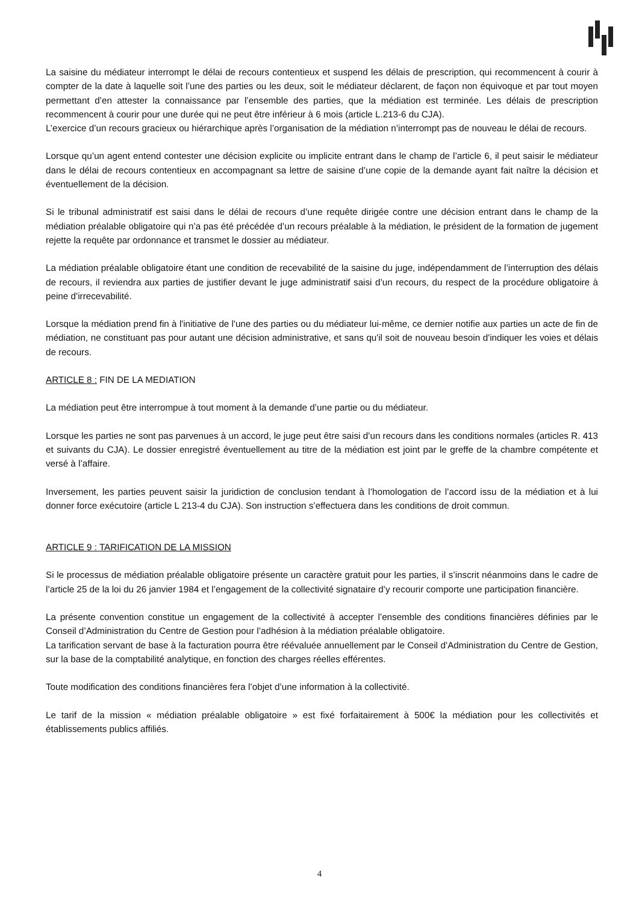La saisine du médiateur interrompt le délai de recours contentieux et suspend les délais de prescription, qui recommencent à courir à compter de la date à laquelle soit l’une des parties ou les deux, soit le médiateur déclarent, de façon non équivoque et par tout moyen permettant d’en attester la connaissance par l’ensemble des parties, que la médiation est terminée. Les délais de prescription recommencent à courir pour une durée qui ne peut être inférieur à 6 mois (article L.213-6 du CJA).
L’exercice d’un recours gracieux ou hiérarchique après l’organisation de la médiation n’interrompt pas de nouveau le délai de recours.
Lorsque qu’un agent entend contester une décision explicite ou implicite entrant dans le champ de l’article 6, il peut saisir le médiateur dans le délai de recours contentieux en accompagnant sa lettre de saisine d’une copie de la demande ayant fait naître la décision et éventuellement de la décision.
Si le tribunal administratif est saisi dans le délai de recours d’une requête dirigée contre une décision entrant dans le champ de la médiation préalable obligatoire qui n’a pas été précédée d’un recours préalable à la médiation, le président de la formation de jugement rejette la requête par ordonnance et transmet le dossier au médiateur.
La médiation préalable obligatoire étant une condition de recevabilité de la saisine du juge, indépendamment de l’interruption des délais de recours, il reviendra aux parties de justifier devant le juge administratif saisi d’un recours, du respect de la procédure obligatoire à peine d’irrecevabilité.
Lorsque la médiation prend fin à l'initiative de l'une des parties ou du médiateur lui-même, ce dernier notifie aux parties un acte de fin de médiation, ne constituant pas pour autant une décision administrative, et sans qu'il soit de nouveau besoin d'indiquer les voies et délais de recours.
ARTICLE 8 : FIN DE LA MEDIATION
La médiation peut être interrompue à tout moment à la demande d’une partie ou du médiateur.
Lorsque les parties ne sont pas parvenues à un accord, le juge peut être saisi d’un recours dans les conditions normales (articles R. 413 et suivants du CJA). Le dossier enregistré éventuellement au titre de la médiation est joint par le greffe de la chambre compétente et versé à l’affaire.
Inversement, les parties peuvent saisir la juridiction de conclusion tendant à l’homologation de l’accord issu de la médiation et à lui donner force exécutoire (article L 213-4 du CJA). Son instruction s’effectuera dans les conditions de droit commun.
ARTICLE 9 : TARIFICATION DE LA MISSION
Si le processus de médiation préalable obligatoire présente un caractère gratuit pour les parties, il s’inscrit néanmoins dans le cadre de l’article 25 de la loi du 26 janvier 1984 et l’engagement de la collectivité signataire d’y recourir comporte une participation financière.
La présente convention constitue un engagement de la collectivité à accepter l’ensemble des conditions financières définies par le Conseil d’Administration du Centre de Gestion pour l’adhésion à la médiation préalable obligatoire.
La tarification servant de base à la facturation pourra être réévaluée annuellement par le Conseil d’Administration du Centre de Gestion, sur la base de la comptabilité analytique, en fonction des charges réelles efférentes.
Toute modification des conditions financières fera l’objet d’une information à la collectivité.
Le tarif de la mission « médiation préalable obligatoire » est fixé forfaitairement à 500€ la médiation pour les collectivités et établissements publics affiliés.
4